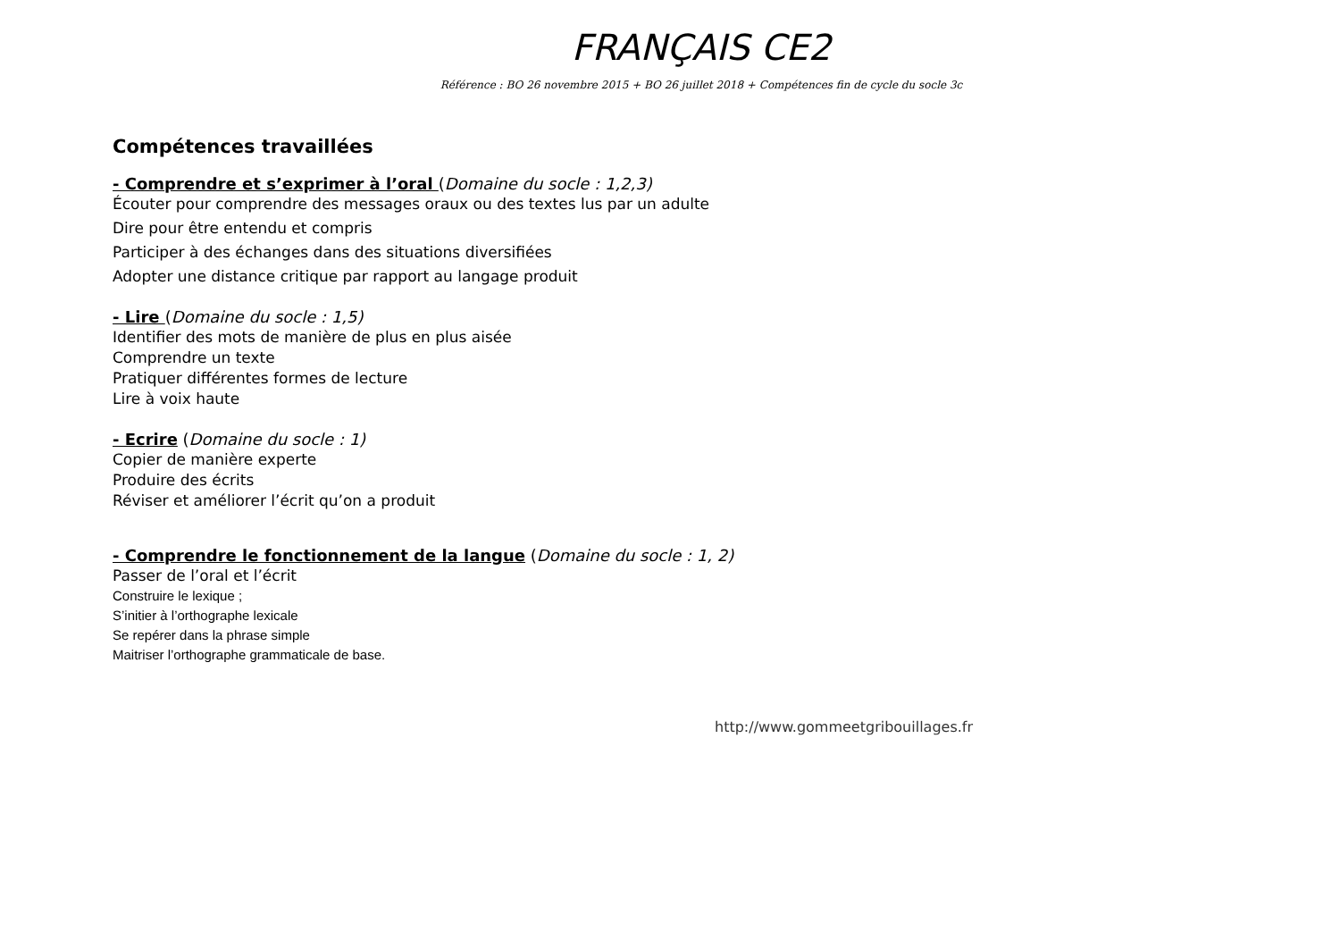FRANÇAIS CE2
Référence : BO 26 novembre 2015 + BO 26 juillet 2018 + Compétences fin de cycle du socle 3c
Compétences travaillées
- Comprendre et s’exprimer à l’oral (Domaine du socle : 1,2,3)
Écouter pour comprendre des messages oraux ou des textes lus par un adulte
Dire pour être entendu et compris
Participer à des échanges dans des situations diversifiées
Adopter une distance critique par rapport au langage produit
- Lire (Domaine du socle : 1,5)
Identifier des mots de manière de plus en plus aisée
Comprendre un texte
Pratiquer différentes formes de lecture
Lire à voix haute
- Ecrire (Domaine du socle : 1)
Copier de manière experte
Produire des écrits
Réviser et améliorer l’écrit qu’on a produit
- Comprendre le fonctionnement de la langue (Domaine du socle : 1, 2)
Passer de l’oral et l’écrit
Construire le lexique ;
S’initier à l’orthographe lexicale
Se repérer dans la phrase simple
Maitriser l’orthographe grammaticale de base.
http://www.gommeetgribouillages.fr